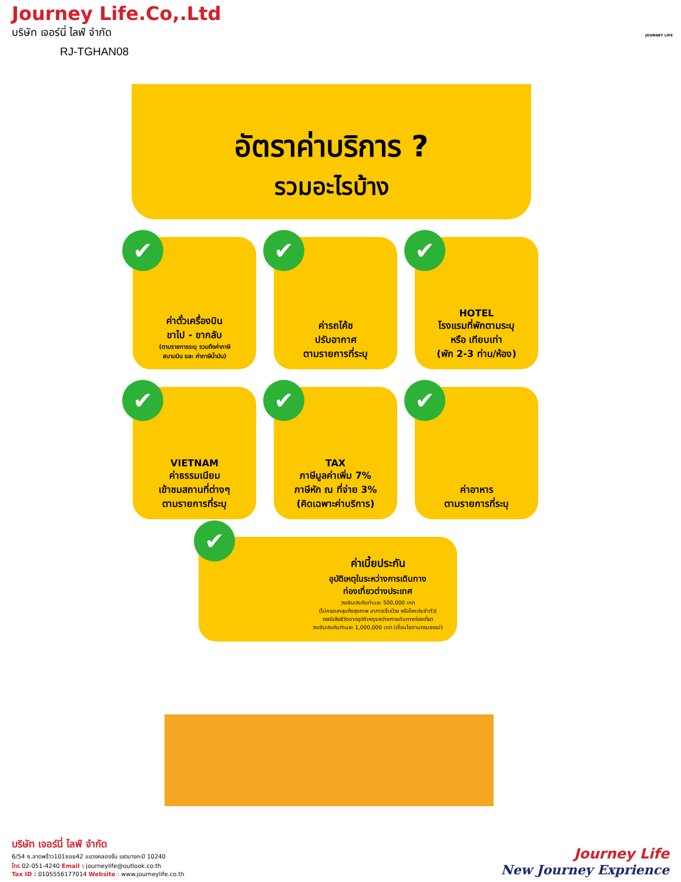Journey Life.Co,.Ltd
บริษัท เจอร์นี่ ไลฟ์ จำกัด
RJ-TGHAN08
JOURNEY LIFE
อัตราค่าบริการ ?
รวมอะไรบ้าง
✔ ค่าตั๋วเครื่องบิน
ขาไป - ขากลับ
(ตามรายการระบุ รวมถึงค่าภาษี
สนามบิน และ ค่าภาษีน้ำมัน)
✔ ค่ารถโค้ช
ปรับอากาศ
ตามรายการที่ระบุ
✔ HOTEL
โรงแรมที่พักตามระบุ
หรือ เทียบเท่า
(พัก 2-3 ท่าน/ห้อง)
✔ VIETNAM
ค่าธรรมเนียม
เข้าชมสถานที่ต่างๆ
ตามรายการที่ระบุ
✔ TAX
ภาษีมูลค่าเพิ่ม 7%
ภาษีหัก ณ ที่จ่าย 3%
(คิดเฉพาะค่าบริการ)
✔ ค่าอาหาร
ตามรายการที่ระบุ
✔
ค่าเบี้ยประกัน
อุบัติเหตุในระหว่างการเดินทาง
ท่องเที่ยวต่างประเทศ
วงเงินประกันท่านละ 500,000 บาท
(ไม่ครอบคลุมถึงสุขภาพ อาการเจ็บป่วย หรือโรคประจำตัว)
กรณีเสียชีวิตจากอุบัติเหตุระหว่างการเดินทางท่องเที่ยว
วงเงินประกันท่านละ 1,000,000 บาท (เงื่อนไขตามกรมธรรม์)
บริษัท เจอร์นี่ ไลฟ์ จำกัด
6/54 ซ.ลาดพร้าว101ซอย42 แขวงคลองจั่น เขตบางกะปิ 10240
โทร 02-051-4240 Email : journeylife@outlook.co.th
Tax ID : 0105556177014 Website : www.journeylife.co.th
Journey Life
New Journey Exprience